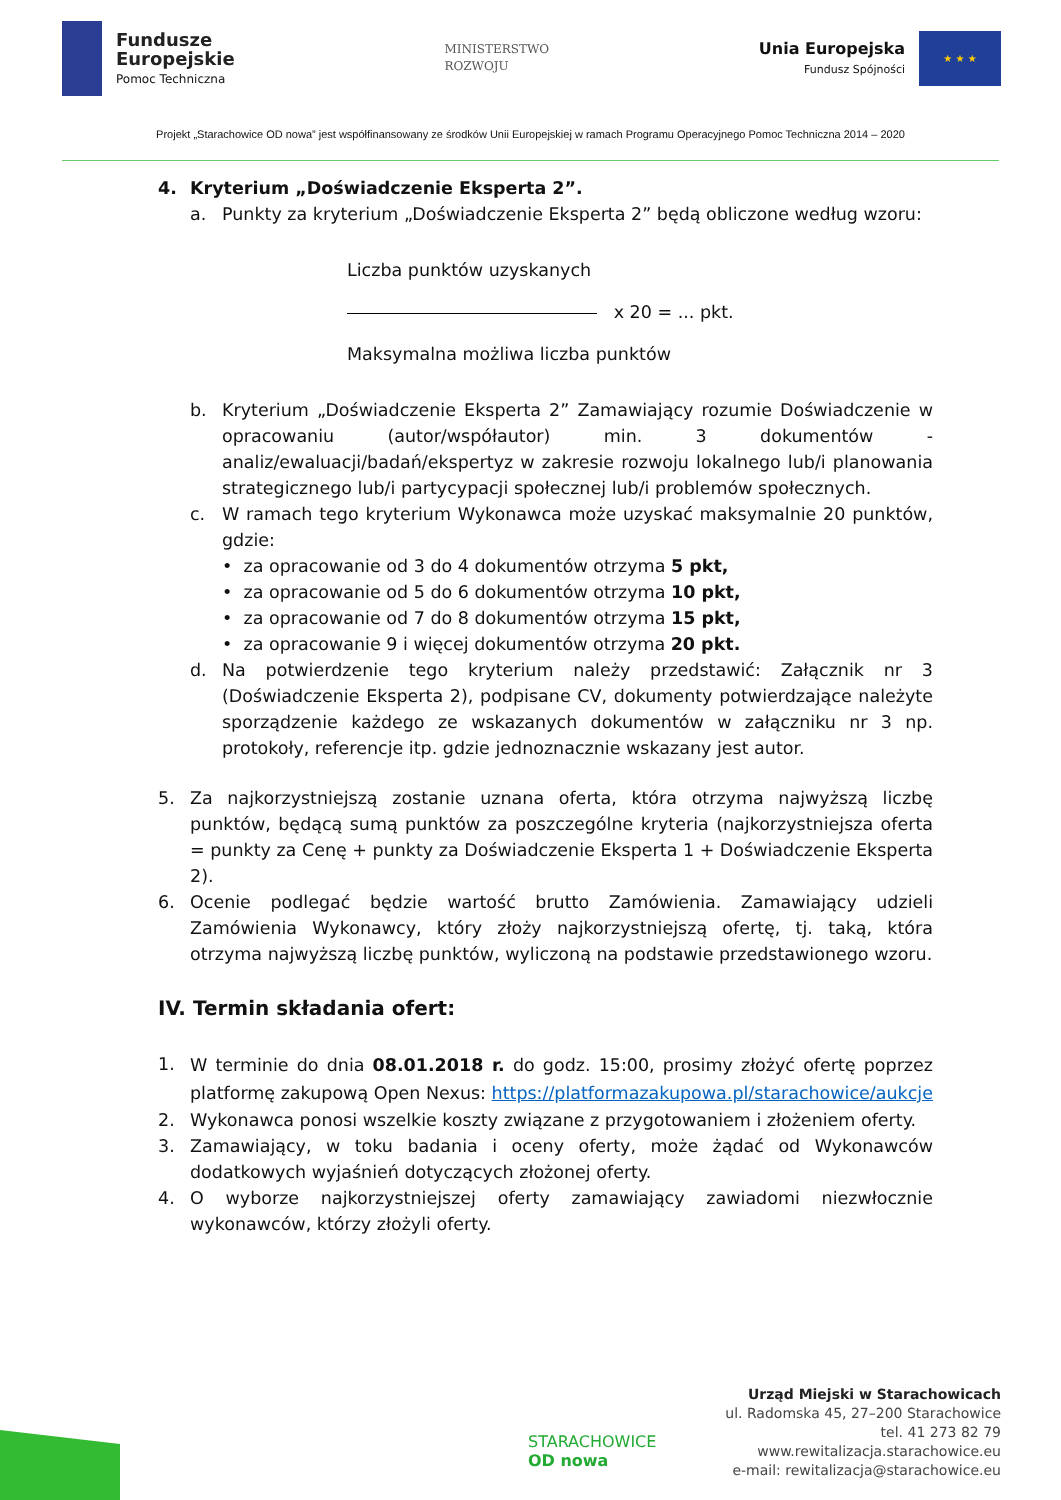Fundusze
Europejskie
Pomoc Techniczna
MINISTERSTWO
ROZWOJU
Unia Europejska
Fundusz Spójności
★ ★ ★
Projekt „Starachowice OD nowa” jest współfinansowany ze środków Unii Europejskiej w ramach Programu Operacyjnego Pomoc Techniczna 2014 – 2020
4. Kryterium „Doświadczenie Eksperta 2”.
a. Punkty za kryterium „Doświadczenie Eksperta 2” będą obliczone według wzoru:
Liczba punktów uzyskanych
x 20 = ... pkt.
Maksymalna możliwa liczba punktów
b. Kryterium „Doświadczenie Eksperta 2” Zamawiający rozumie Doświadczenie w opracowaniu (autor/współautor) min. 3 dokumentów - analiz/ewaluacji/badań/ekspertyz w zakresie rozwoju lokalnego lub/i planowania strategicznego lub/i partycypacji społecznej lub/i problemów społecznych.
c. W ramach tego kryterium Wykonawca może uzyskać maksymalnie 20 punktów, gdzie:
• za opracowanie od 3 do 4 dokumentów otrzyma 5 pkt,
• za opracowanie od 5 do 6 dokumentów otrzyma 10 pkt,
• za opracowanie od 7 do 8 dokumentów otrzyma 15 pkt,
• za opracowanie 9 i więcej dokumentów otrzyma 20 pkt.
d. Na potwierdzenie tego kryterium należy przedstawić: Załącznik nr 3 (Doświadczenie Eksperta 2), podpisane CV, dokumenty potwierdzające należyte sporządzenie każdego ze wskazanych dokumentów w załączniku nr 3 np. protokoły, referencje itp. gdzie jednoznacznie wskazany jest autor.
5. Za najkorzystniejszą zostanie uznana oferta, która otrzyma najwyższą liczbę punktów, będącą sumą punktów za poszczególne kryteria (najkorzystniejsza oferta = punkty za Cenę + punkty za Doświadczenie Eksperta 1 + Doświadczenie Eksperta 2).
6. Ocenie podlegać będzie wartość brutto Zamówienia. Zamawiający udzieli Zamówienia Wykonawcy, który złoży najkorzystniejszą ofertę, tj. taką, która otrzyma najwyższą liczbę punktów, wyliczoną na podstawie przedstawionego wzoru.
IV. Termin składania ofert:
1.
W terminie do dnia 08.01.2018 r. do godz. 15:00, prosimy złożyć ofertę poprzez platformę zakupową Open Nexus: https://platformazakupowa.pl/starachowice/aukcje
2. Wykonawca ponosi wszelkie koszty związane z przygotowaniem i złożeniem oferty.
3. Zamawiający, w toku badania i oceny oferty, może żądać od Wykonawców dodatkowych wyjaśnień dotyczących złożonej oferty.
4. O wyborze najkorzystniejszej oferty zamawiający zawiadomi niezwłocznie wykonawców, którzy złożyli oferty.
STARACHOWICE
OD nowa
Urząd Miejski w Starachowicach
ul. Radomska 45, 27–200 Starachowice
tel. 41 273 82 79
www.rewitalizacja.starachowice.eu
e-mail: rewitalizacja@starachowice.eu